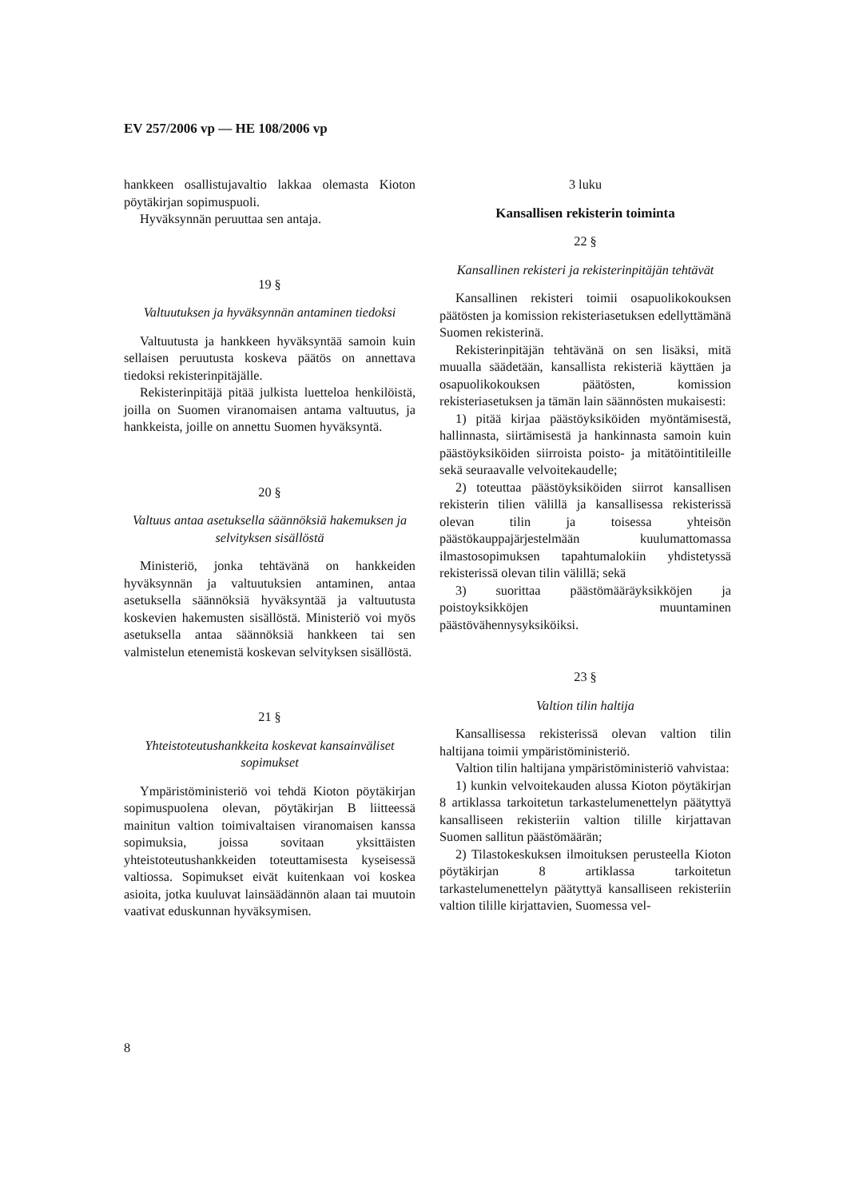EV 257/2006 vp — HE 108/2006 vp
hankkeen osallistujavaltio lakkaa olemasta Kioton pöytäkirjan sopimuspuoli.
Hyväksynnän peruuttaa sen antaja.
19 §
Valtuutuksen ja hyväksynnän antaminen tiedoksi
Valtuutusta ja hankkeen hyväksyntää samoin kuin sellaisen peruutusta koskeva päätös on annettava tiedoksi rekisterinpitäjälle.
Rekisterinpitäjä pitää julkista luetteloa henkilöistä, joilla on Suomen viranomaisen antama valtuutus, ja hankkeista, joille on annettu Suomen hyväksyntä.
20 §
Valtuus antaa asetuksella säännöksiä hakemuksen ja selvityksen sisällöstä
Ministeriö, jonka tehtävänä on hankkeiden hyväksynnän ja valtuutuksien antaminen, antaa asetuksella säännöksiä hyväksyntää ja valtuutusta koskevien hakemusten sisällöstä. Ministeriö voi myös asetuksella antaa säännöksiä hankkeen tai sen valmistelun etenemistä koskevan selvityksen sisällöstä.
21 §
Yhteistoteutushankkeita koskevat kansainväliset sopimukset
Ympäristöministeriö voi tehdä Kioton pöytäkirjan sopimuspuolena olevan, pöytäkirjan B liitteessä mainitun valtion toimivaltaisen viranomaisen kanssa sopimuksia, joissa sovitaan yksittäisten yhteistoteutushankkeiden toteuttamisesta kyseisessä valtiossa. Sopimukset eivät kuitenkaan voi koskea asioita, jotka kuuluvat lainsäädännön alaan tai muutoin vaativat eduskunnan hyväksymisen.
3 luku
Kansallisen rekisterin toiminta
22 §
Kansallinen rekisteri ja rekisterinpitäjän tehtävät
Kansallinen rekisteri toimii osapuolikokouksen päätösten ja komission rekisteriasetuksen edellyttämänä Suomen rekisterinä.
Rekisterinpitäjän tehtävänä on sen lisäksi, mitä muualla säädetään, kansallista rekisteriä käyttäen ja osapuolikokouksen päätösten, komission rekisteriasetuksen ja tämän lain säännösten mukaisesti:
1) pitää kirjaa päästöyksiköiden myöntämisestä, hallinnasta, siirtämisestä ja hankinnasta samoin kuin päästöyksiköiden siirroista poisto- ja mitätöintitileille sekä seuraavalle velvoitekaudelle;
2) toteuttaa päästöyksiköiden siirrot kansallisen rekisterin tilien välillä ja kansallisessa rekisterissä olevan tilin ja toisessa yhteisön päästökauppajärjestelmään kuulumattomassa ilmastosopimuksen tapahtumalokiin yhdistetyssä rekisterissä olevan tilin välillä; sekä
3) suorittaa päästömääräyksikköjen ja poistoyksikköjen muuntaminen päästövähennysyksiköiksi.
23 §
Valtion tilin haltija
Kansallisessa rekisterissä olevan valtion tilin haltijana toimii ympäristöministeriö.
Valtion tilin haltijana ympäristöministeriö vahvistaa:
1) kunkin velvoitekauden alussa Kioton pöytäkirjan 8 artiklassa tarkoitetun tarkastelumenettelyn päätyttyä kansalliseen rekisteriin valtion tilille kirjattavan Suomen sallitun päästömäärän;
2) Tilastokeskuksen ilmoituksen perusteella Kioton pöytäkirjan 8 artiklassa tarkoitetun tarkastelumenettelyn päätyttyä kansalliseen rekisteriin valtion tilille kirjattavien, Suomessa vel-
8